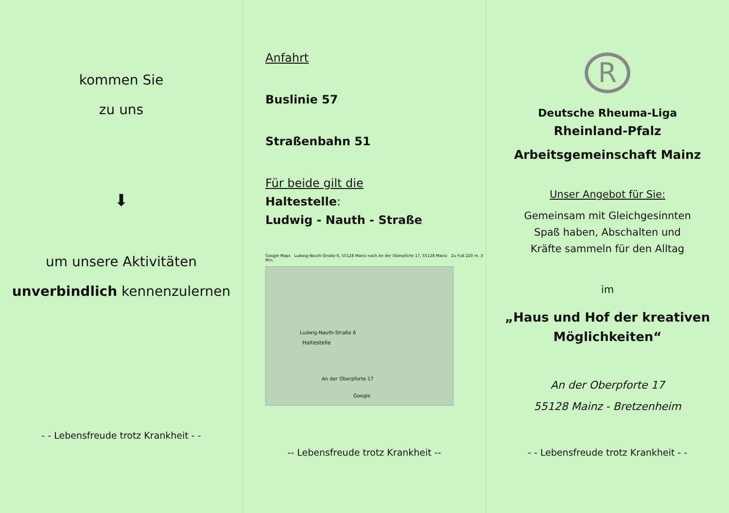kommen Sie
zu uns
⬇
um unsere Aktivitäten
unverbindlich kennenzulernen
- - Lebensfreude trotz Krankheit - -
Anfahrt
Buslinie 57
Straßenbahn 51
Für beide gilt die
Haltestelle:
Ludwig - Nauth - Straße
Google Maps Ludwig-Nauth-Straße 6, 55128 Mainz nach An der Oberpforte 17, 55128 Mainz Zu Fuß 220 m, 3 Min.
Ludwig-Nauth-Straße 6
Haltestelle
An der Oberpforte 17
Google
-- Lebensfreude trotz Krankheit --
R
Deutsche Rheuma-Liga
Rheinland-Pfalz
Arbeitsgemeinschaft Mainz
Unser Angebot für Sie:
Gemeinsam mit Gleichgesinnten
Spaß haben, Abschalten und
Kräfte sammeln für den Alltag
im
„Haus und Hof der kreativen
Möglichkeiten“
An der Oberpforte 17
55128 Mainz - Bretzenheim
- - Lebensfreude trotz Krankheit - -